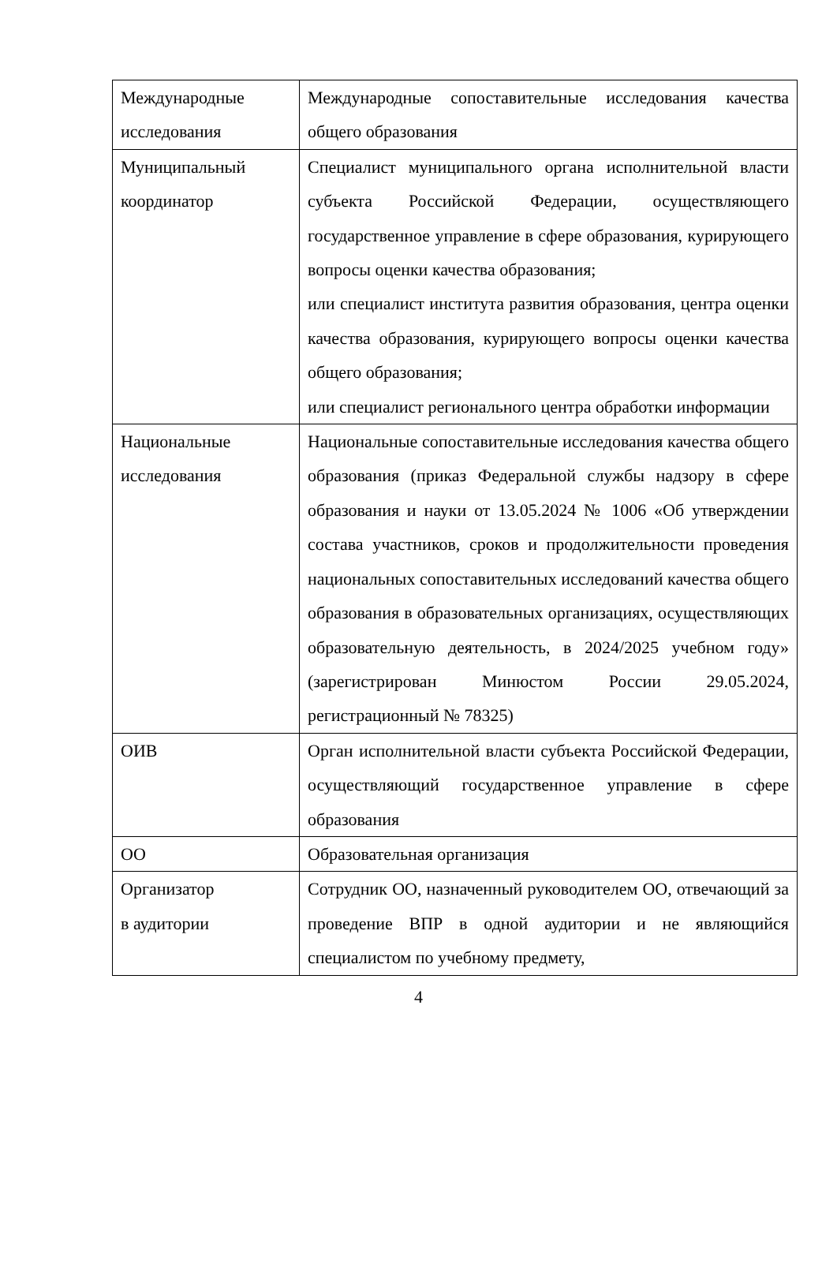| Международные исследования | Международные сопоставительные исследования качества общего образования |
| Муниципальный координатор | Специалист муниципального органа исполнительной власти субъекта Российской Федерации, осуществляющего государственное управление в сфере образования, курирующего вопросы оценки качества образования; или специалист института развития образования, центра оценки качества образования, курирующего вопросы оценки качества общего образования; или специалист регионального центра обработки информации |
| Национальные исследования | Национальные сопоставительные исследования качества общего образования (приказ Федеральной службы надзору в сфере образования и науки от 13.05.2024 № 1006 «Об утверждении состава участников, сроков и продолжительности проведения национальных сопоставительных исследований качества общего образования в образовательных организациях, осуществляющих образовательную деятельность, в 2024/2025 учебном году» (зарегистрирован Минюстом России 29.05.2024, регистрационный № 78325) |
| ОИВ | Орган исполнительной власти субъекта Российской Федерации, осуществляющий государственное управление в сфере образования |
| ОО | Образовательная организация |
| Организатор в аудитории | Сотрудник ОО, назначенный руководителем ОО, отвечающий за проведение ВПР в одной аудитории и не являющийся специалистом по учебному предмету, |
4